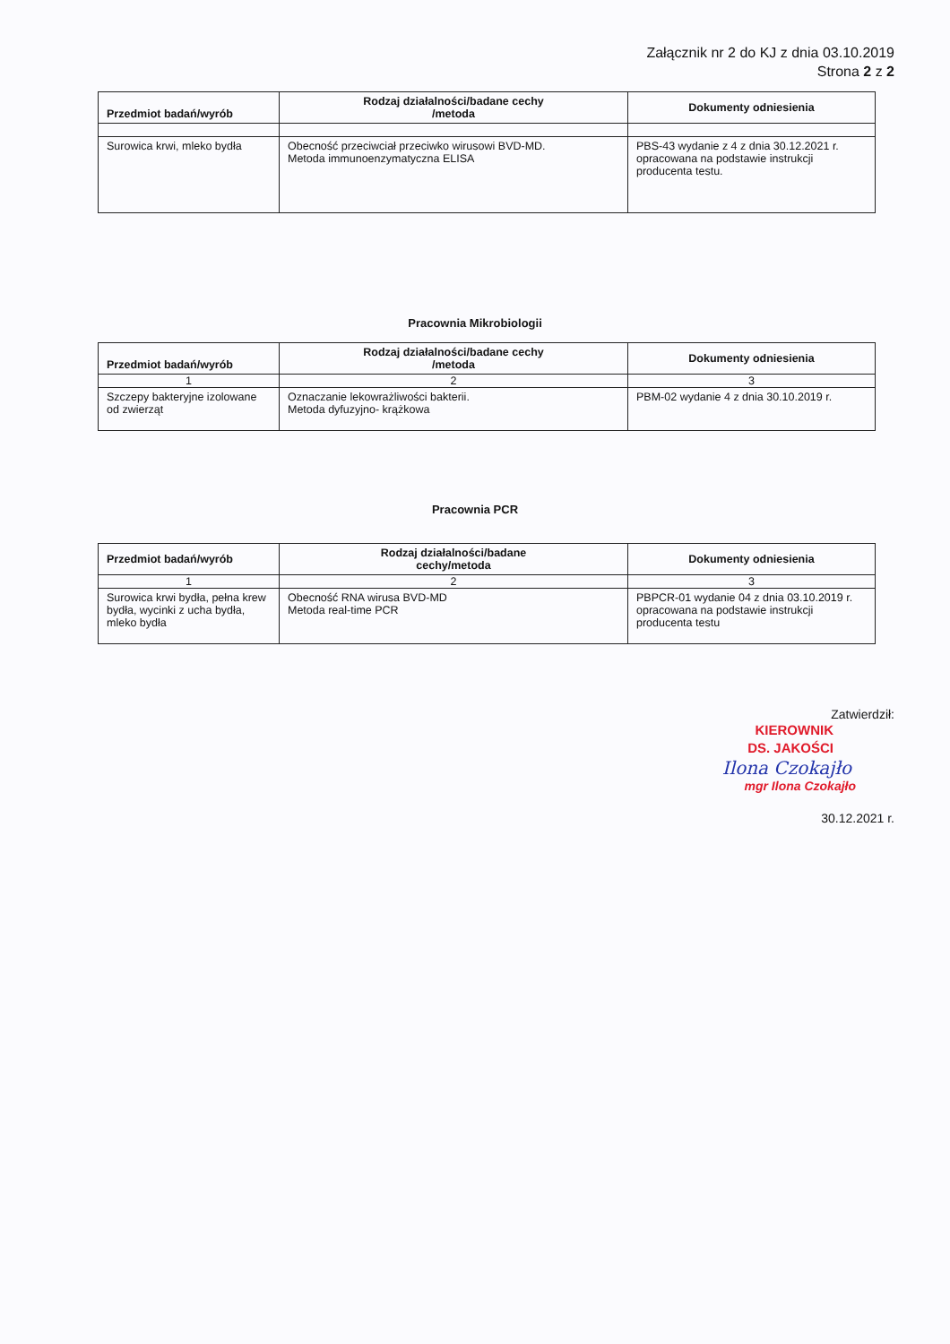Załącznik nr 2 do KJ z dnia 03.10.2019
Strona 2 z 2
| Przedmiot badań/wyrób | Rodzaj działalności/badane cechy /metoda | Dokumenty odniesienia |
| --- | --- | --- |
| Surowica krwi, mleko bydła | Obecność przeciwciał przeciwko wirusowi BVD-MD. Metoda immunoenzymatyczna ELISA | PBS-43 wydanie z 4 z dnia 30.12.2021 r. opracowana na podstawie instrukcji producenta testu. |
Pracownia Mikrobiologii
| Przedmiot badań/wyrób | Rodzaj działalności/badane cechy /metoda | Dokumenty odniesienia |
| --- | --- | --- |
| 1 | 2 | 3 |
| Szczepy bakteryjne izolowane od zwierząt | Oznaczanie lekowrażliwości bakterii. Metoda dyfuzyjno- krążkowa | PBM-02 wydanie 4 z dnia 30.10.2019 r. |
Pracownia PCR
| Przedmiot badań/wyrób | Rodzaj działalności/badane cechy/metoda | Dokumenty odniesienia |
| --- | --- | --- |
| 1 | 2 | 3 |
| Surowica krwi bydła, pełna krew bydła, wycinki z ucha bydła, mleko bydła | Obecność RNA wirusa BVD-MD Metoda real-time PCR | PBPCR-01 wydanie 04 z dnia 03.10.2019 r. opracowana na podstawie instrukcji producenta testu |
Zatwierdził:
KIEROWNIK
DS. JAKOŚCI
Ilona Czokajło
mgr Ilona Czokajło
30.12.2021 r.